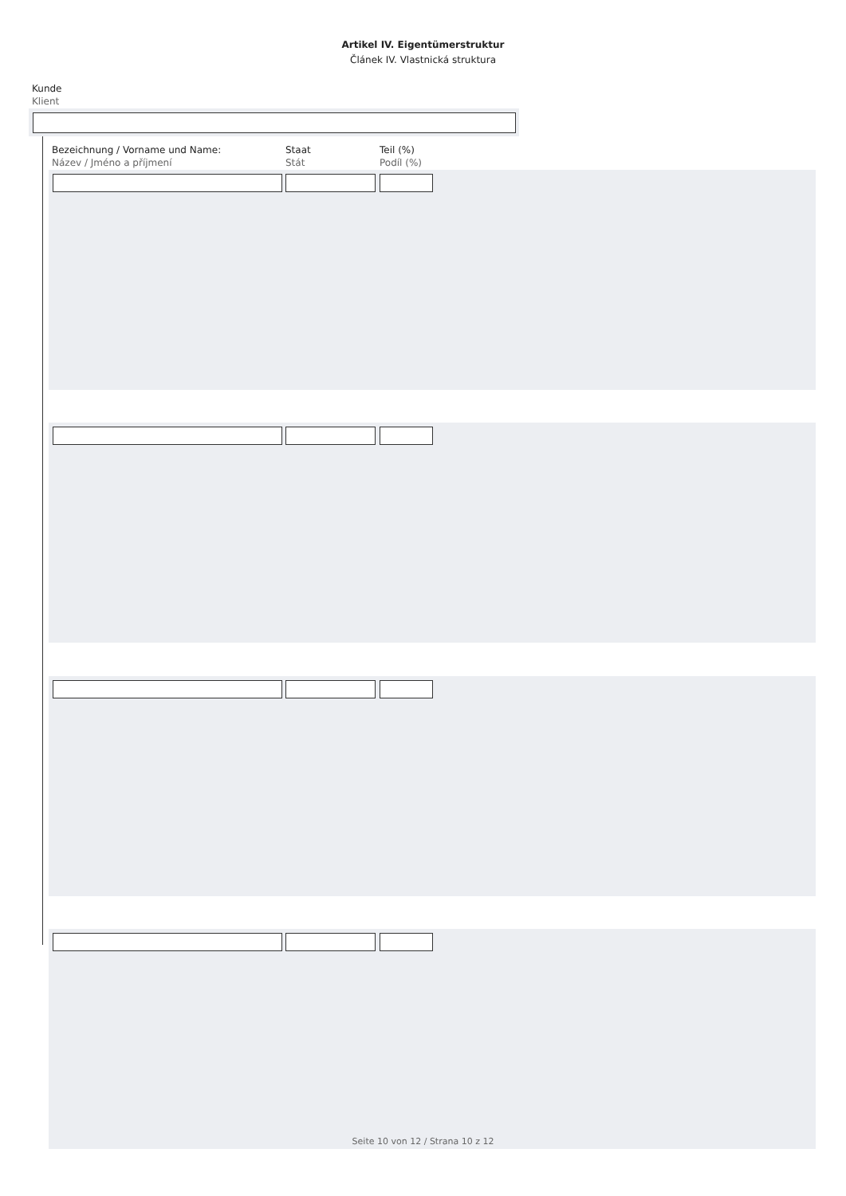Artikel IV. Eigentümerstruktur
Článek IV. Vlastnická struktura
Kunde
Klient
Bezeichnung / Vorname und Name:
Název / Jméno a příjmení
Staat
Stát
Teil (%)
Podíl (%)
Seite 10 von 12 / Strana 10 z 12